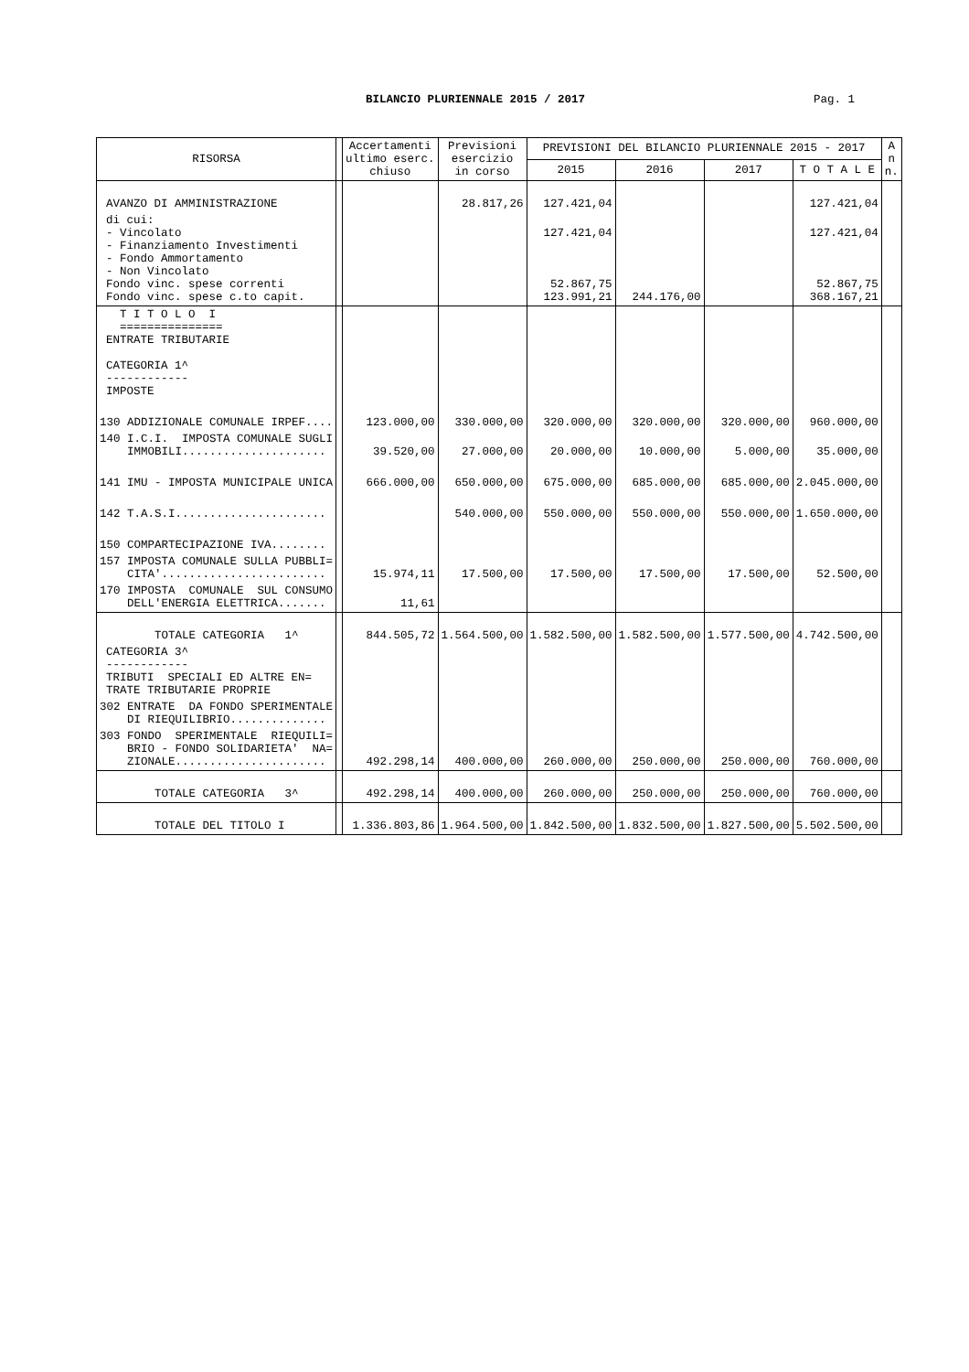BILANCIO PLURIENNALE 2015 / 2017 Pag. 1
| RISORSA | | Accertamenti ultimo eserc. chiuso | Previsioni esercizio in corso | PREVISIONI DEL BILANCIO PLURIENNALE 2015 - 2017 | | | | A n n. |
| --- | --- | --- | --- | --- | --- | --- | --- | --- |
| | | | | 2015 | 2016 | 2017 | T O T A L E | |
| AVANZO DI AMMINISTRAZIONE | | | 28.817,26 | 127.421,04 | | | 127.421,04 | |
| di cui: - Vincolato - Finanziamento Investimenti - Fondo Ammortamento - Non Vincolato Fondo vinc. spese correnti Fondo vinc. spese c.to capit. | | | | 127.421,04 52.867,75 123.991,21 | 244.176,00 | | 127.421,04 52.867,75 368.167,21 | |
| T I T O L O I =============== ENTRATE TRIBUTARIE CATEGORIA 1^ ------------ IMPOSTE | | | | | | | | |
| 130 ADDIZIONALE COMUNALE IRPEF.... | | 123.000,00 | 330.000,00 | 320.000,00 | 320.000,00 | 320.000,00 | 960.000,00 | |
| 140 I.C.I. IMPOSTA COMUNALE SUGLI IMMOBILI..................... | | 39.520,00 | 27.000,00 | 20.000,00 | 10.000,00 | 5.000,00 | 35.000,00 | |
| 141 IMU - IMPOSTA MUNICIPALE UNICA | | 666.000,00 | 650.000,00 | 675.000,00 | 685.000,00 | 685.000,00 | 2.045.000,00 | |
| 142 T.A.S.I...................... | | | 540.000,00 | 550.000,00 | 550.000,00 | 550.000,00 | 1.650.000,00 | |
| 150 COMPARTECIPAZIONE IVA........ | | | | | | | | |
| 157 IMPOSTA COMUNALE SULLA PUBBLI= CITA'........................ | | 15.974,11 | 17.500,00 | 17.500,00 | 17.500,00 | 17.500,00 | 52.500,00 | |
| 170 IMPOSTA COMUNALE SUL CONSUMO DELL'ENERGIA ELETTRICA....... | | 11,61 | | | | | | |
| TOTALE CATEGORIA 1^ | | 844.505,72 | 1.564.500,00 | 1.582.500,00 | 1.582.500,00 | 1.577.500,00 | 4.742.500,00 | |
| CATEGORIA 3^ ------------ TRIBUTI SPECIALI ED ALTRE EN= TRATE TRIBUTARIE PROPRIE | | | | | | | | |
| 302 ENTRATE DA FONDO SPERIMENTALE DI RIEQUILIBRIO.............. | | | | | | | | |
| 303 FONDO SPERIMENTALE RIEQUILI= BRIO - FONDO SOLIDARIETA' NA= ZIONALE...................... | | 492.298,14 | 400.000,00 | 260.000,00 | 250.000,00 | 250.000,00 | 760.000,00 | |
| TOTALE CATEGORIA 3^ | | 492.298,14 | 400.000,00 | 260.000,00 | 250.000,00 | 250.000,00 | 760.000,00 | |
| TOTALE DEL TITOLO I | | 1.336.803,86 | 1.964.500,00 | 1.842.500,00 | 1.832.500,00 | 1.827.500,00 | 5.502.500,00 | |